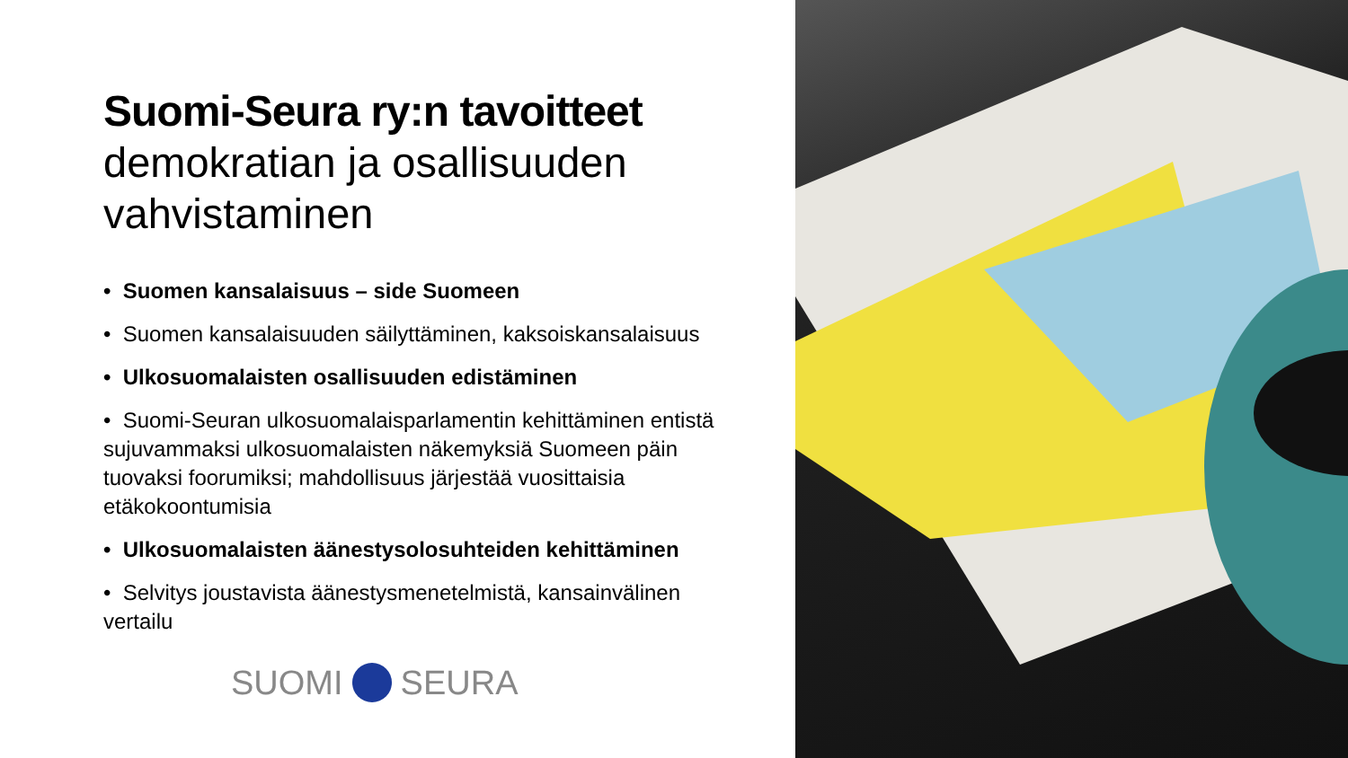Suomi-Seura ry:n tavoitteet
demokratian ja osallisuuden vahvistaminen
• Suomen kansalaisuus – side Suomeen
• Suomen kansalaisuuden säilyttäminen, kaksoiskansalaisuus
• Ulkosuomalaisten osallisuuden edistäminen
• Suomi-Seuran ulkosuomalaisparlamentin kehittäminen entistä sujuvammaksi ulkosuomalaisten näkemyksiä Suomeen päin tuovaksi foorumiksi; mahdollisuus järjestää vuosittaisia etäkokoontumisia
• Ulkosuomalaisten äänestysolosuhteiden kehittäminen
• Selvitys joustavista äänestysmenetelmistä, kansainvälinen vertailu
SUOMI SEURA